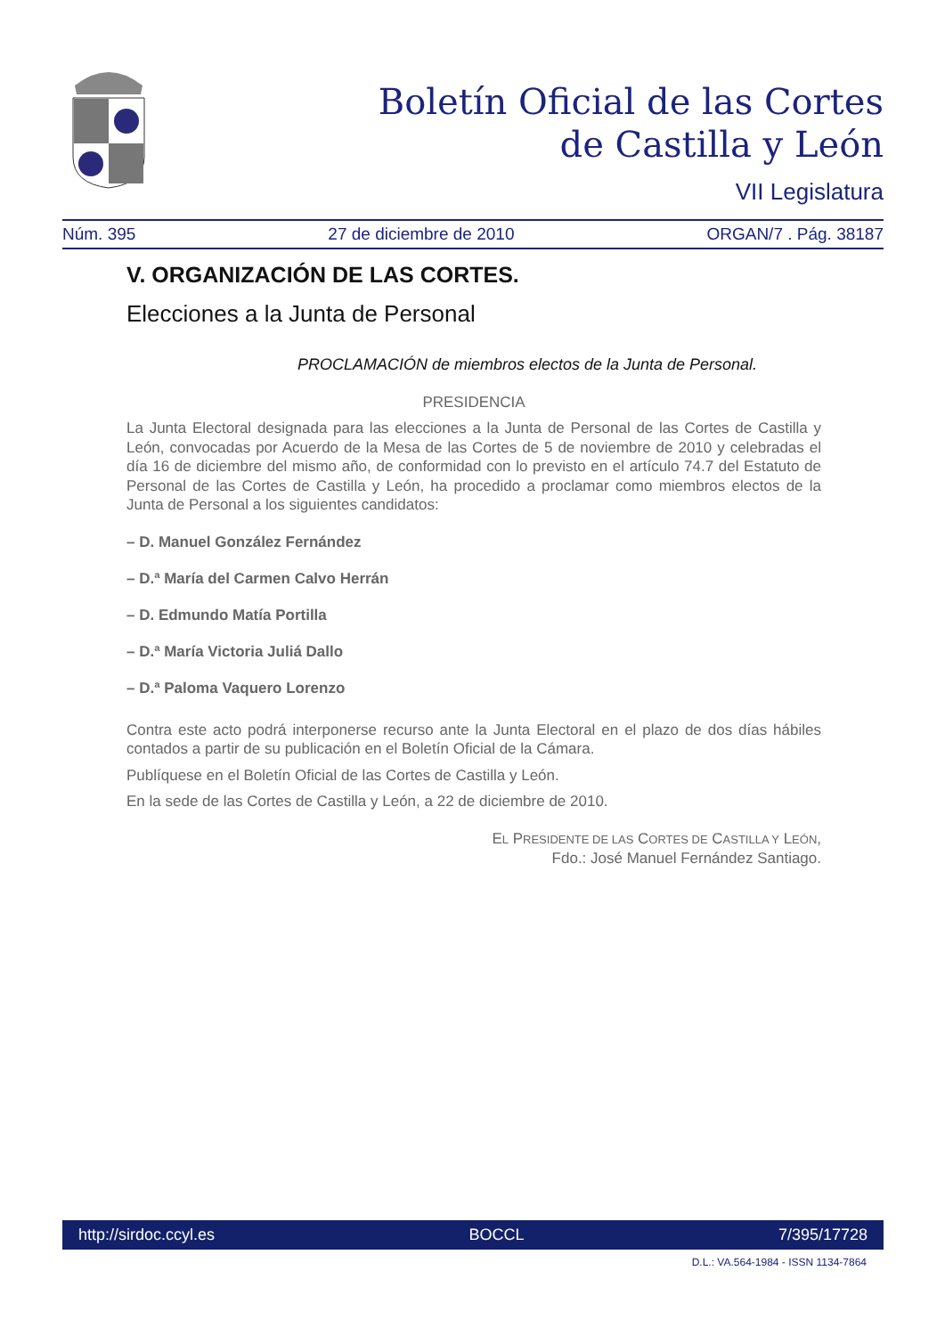Boletín Oficial de las Cortes
de Castilla y León
VII Legislatura
Núm. 395 27 de diciembre de 2010 ORGAN/7 . Pág. 38187
V. ORGANIZACIÓN DE LAS CORTES.
Elecciones a la Junta de Personal
PROCLAMACIÓN de miembros electos de la Junta de Personal.
PRESIDENCIA
La Junta Electoral designada para las elecciones a la Junta de Personal de las Cortes de Castilla y León, convocadas por Acuerdo de la Mesa de las Cortes de 5 de noviembre de 2010 y celebradas el día 16 de diciembre del mismo año, de conformidad con lo previsto en el artículo 74.7 del Estatuto de Personal de las Cortes de Castilla y León, ha procedido a proclamar como miembros electos de la Junta de Personal a los siguientes candidatos:
– D. Manuel González Fernández
– D.ª María del Carmen Calvo Herrán
– D. Edmundo Matía Portilla
– D.ª María Victoria Juliá Dallo
– D.ª Paloma Vaquero Lorenzo
Contra este acto podrá interponerse recurso ante la Junta Electoral en el plazo de dos días hábiles contados a partir de su publicación en el Boletín Oficial de la Cámara.
Publíquese en el Boletín Oficial de las Cortes de Castilla y León.
En la sede de las Cortes de Castilla y León, a 22 de diciembre de 2010.
EL PRESIDENTE DE LAS CORTES DE CASTILLA Y LEÓN,
Fdo.: José Manuel Fernández Santiago.
http://sirdoc.ccyl.es BOCCL 7/395/17728
D.L.: VA.564-1984 - ISSN 1134-7864